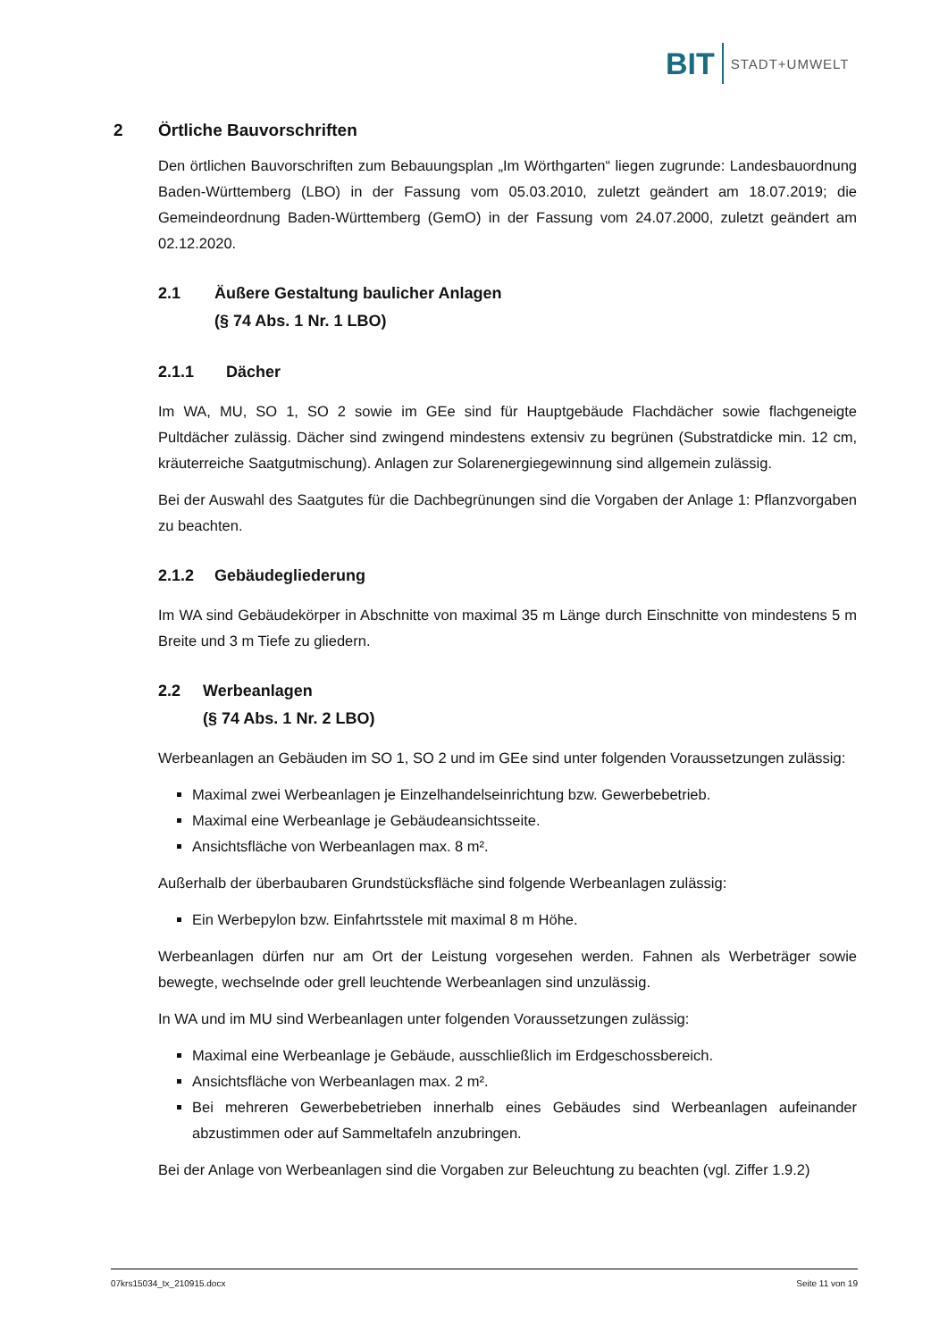BIT STADT+UMWELT
2 Örtliche Bauvorschriften
Den örtlichen Bauvorschriften zum Bebauungsplan „Im Wörthgarten“ liegen zugrunde: Landesbauordnung Baden-Württemberg (LBO) in der Fassung vom 05.03.2010, zuletzt geändert am 18.07.2019; die Gemeindeordnung Baden-Württemberg (GemO) in der Fassung vom 24.07.2000, zuletzt geändert am 02.12.2020.
2.1 Äußere Gestaltung baulicher Anlagen
(§ 74 Abs. 1 Nr. 1 LBO)
2.1.1 Dächer
Im WA, MU, SO 1, SO 2 sowie im GEe sind für Hauptgebäude Flachdächer sowie flachgeneigte Pultdächer zulässig. Dächer sind zwingend mindestens extensiv zu begrünen (Substratdicke min. 12 cm, kräuterreiche Saatgutmischung). Anlagen zur Solarenergiegewinnung sind allgemein zulässig.
Bei der Auswahl des Saatgutes für die Dachbegrünungen sind die Vorgaben der Anlage 1: Pflanzvorgaben zu beachten.
2.1.2 Gebäudegliederung
Im WA sind Gebäudekörper in Abschnitte von maximal 35 m Länge durch Einschnitte von mindestens 5 m Breite und 3 m Tiefe zu gliedern.
2.2 Werbeanlagen
(§ 74 Abs. 1 Nr. 2 LBO)
Werbeanlagen an Gebäuden im SO 1, SO 2 und im GEe sind unter folgenden Voraussetzungen zulässig:
Maximal zwei Werbeanlagen je Einzelhandelseinrichtung bzw. Gewerbebetrieb.
Maximal eine Werbeanlage je Gebäudeansichtsseite.
Ansichtsfläche von Werbeanlagen max. 8 m².
Außerhalb der überbaubaren Grundstücksfläche sind folgende Werbeanlagen zulässig:
Ein Werbepylon bzw. Einfahrtsstele mit maximal 8 m Höhe.
Werbeanlagen dürfen nur am Ort der Leistung vorgesehen werden. Fahnen als Werbeträger sowie bewegte, wechselnde oder grell leuchtende Werbeanlagen sind unzulässig.
In WA und im MU sind Werbeanlagen unter folgenden Voraussetzungen zulässig:
Maximal eine Werbeanlage je Gebäude, ausschließlich im Erdgeschossbereich.
Ansichtsfläche von Werbeanlagen max. 2 m².
Bei mehreren Gewerbebetrieben innerhalb eines Gebäudes sind Werbeanlagen aufeinander abzustimmen oder auf Sammeltafeln anzubringen.
Bei der Anlage von Werbeanlagen sind die Vorgaben zur Beleuchtung zu beachten (vgl. Ziffer 1.9.2)
07krs15034_tx_210915.docx Seite 11 von 19